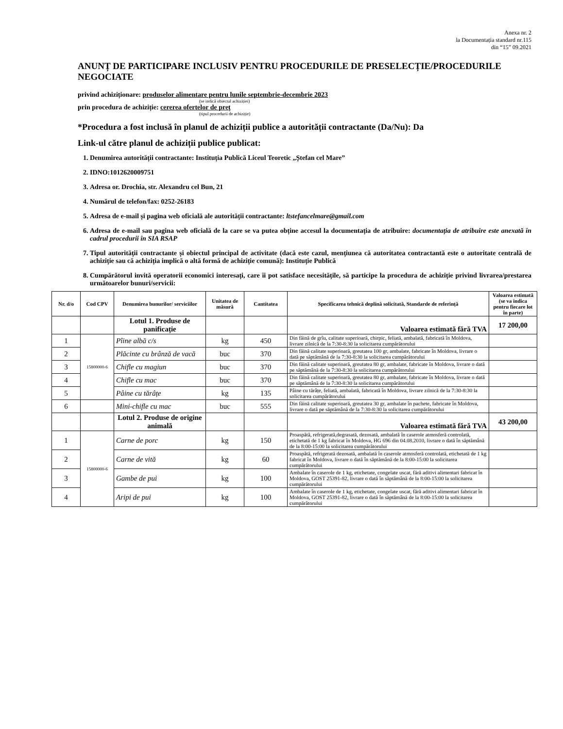Anexa nr. 2
la Documentația standard nr.115
din “15” 09.2021
ANUNȚ DE PARTICIPARE INCLUSIV PENTRU PROCEDURILE DE PRESELECȚIE/PROCEDURILE NEGOCIATE
privind achiziționare: produselor alimentare pentru lunile septembrie-decembrie 2023
(se indică obiectul achiziției)
prin procedura de achiziție: cererea ofertelor de preț
(tipul procedurii de achiziție)
*Procedura a fost inclusă în planul de achiziții publice a autorității contractante (Da/Nu): Da
Link-ul către planul de achiziții publice publicat:
1. Denumirea autorității contractante: Instituția Publică Liceul Teoretic „Ștefan cel Mare”
2. IDNO:1012620009751
3. Adresa or. Drochia, str. Alexandru cel Bun, 21
4. Numărul de telefon/fax: 0252-26183
5. Adresa de e-mail și pagina web oficială ale autorității contractante: ltstefancelmare@gmail.com
6. Adresa de e-mail sau pagina web oficială de la care se va putea obține accesul la documentația de atribuire: documentația de atribuire este anexată în cadrul procedurii în SIA RSAP
7. Tipul autorității contractante și obiectul principal de activitate (dacă este cazul, mențiunea că autoritatea contractantă este o autoritate centrală de achiziție sau că achiziția implică o altă formă de achiziție comună): Instituție Publică
8. Cumpărătorul invită operatorii economici interesați, care îi pot satisface necesitățile, să participe la procedura de achiziție privind livrarea/prestarea următoarelor bunuri/servicii:
| Nr. d/o | Cod CPV | Denumirea bunurilor/ serviciilor | Unitatea de măsură | Cantitatea | Specificarea tehnică deplină solicitată, Standarde de referință | Valoarea estimată (se va indica pentru fiecare lot în parte) |
| --- | --- | --- | --- | --- | --- | --- |
| | | Lotul 1. Produse de panificație | | | Valoarea estimată fără TVA | 17 200,00 |
| 1 | 15800000-6 | Pîine albă c/s | kg | 450 | Din făină de grîu, calitate superioară, chirpic, feliată, ambalată, fabricată în Moldova, livrare zilnică de la 7:30-8:30 la solicitarea cumpărătorului | |
| 2 | | Plăcinte cu brânză de vacă | buc | 370 | Din făină calitate superioară, greutatea 100 gr, ambalate, fabricate în Moldova, livrare o dată pe săptămână de la 7:30-8:30 la solicitarea cumpărătorului | |
| 3 | | Chifle cu magiun | buc | 370 | Din făină calitate superioară, greutatea 80 gr, ambalate, fabricate în Moldova, livrare o dată pe săptămână de la 7:30-8:30 la solicitarea cumpărătorului | |
| 4 | | Chifle cu mac | buc | 370 | Din făină calitate superioară, greutatea 80 gr, ambalate, fabricate în Moldova, livrare o dată pe săptămână de la 7:30-8:30 la solicitarea cumpărătorului | |
| 5 | | Pâine cu tărâțe | kg | 135 | Pâine cu tărâțe, feliată, ambalată, fabricată în Moldova, livrare zilnică de la 7:30-8:30 la solicitarea cumpărătorului | |
| 6 | | Mini-chifle cu mac | buc | 555 | Din făină calitate superioară, greutatea 30 gr, ambalate în pachete, fabricate în Moldova, livrare o dată pe săptămână de la 7:30-8:30 la solicitarea cumpărătorului | |
| | | Lotul 2. Produse de origine animală | | | Valoarea estimată fără TVA | 43 200,00 |
| 1 | 15800000-6 | Carne de porc | kg | 150 | Proaspătă, refrigerată,degrasată, dezosată, ambalată în caserole atmosferă controlată, etichetată de 1 kg fabricat în Moldova, HG 696 din 04.08.2010, livrare o dată în săptămână de la 8:00-15:00 la solicitarea cumpărătorului | |
| 2 | | Carne de vită | kg | 60 | Proaspătă, refrigerată dezosată, ambalată în caserole atmosferă controlată, etichetată de 1 kg fabricat în Moldova, livrare o dată în săptămână de la 8:00-15:00 la solicitarea cumpărătorului | |
| 3 | | Gambe de pui | kg | 100 | Ambalate în caserole de 1 kg, etichetate, congelate uscat, fără aditivi alimentari fabricat în Moldova, GOST 25391-82, livrare o dată în săptămână de la 8:00-15:00 la solicitarea cumpărătorului | |
| 4 | | Aripi de pui | kg | 100 | Ambalate în caserole de 1 kg, etichetate, congelate uscat, fără aditivi alimentari fabricat în Moldova, GOST 25391-82, livrare o dată în săptămână de la 8:00-15:00 la solicitarea cumpărătorului | |